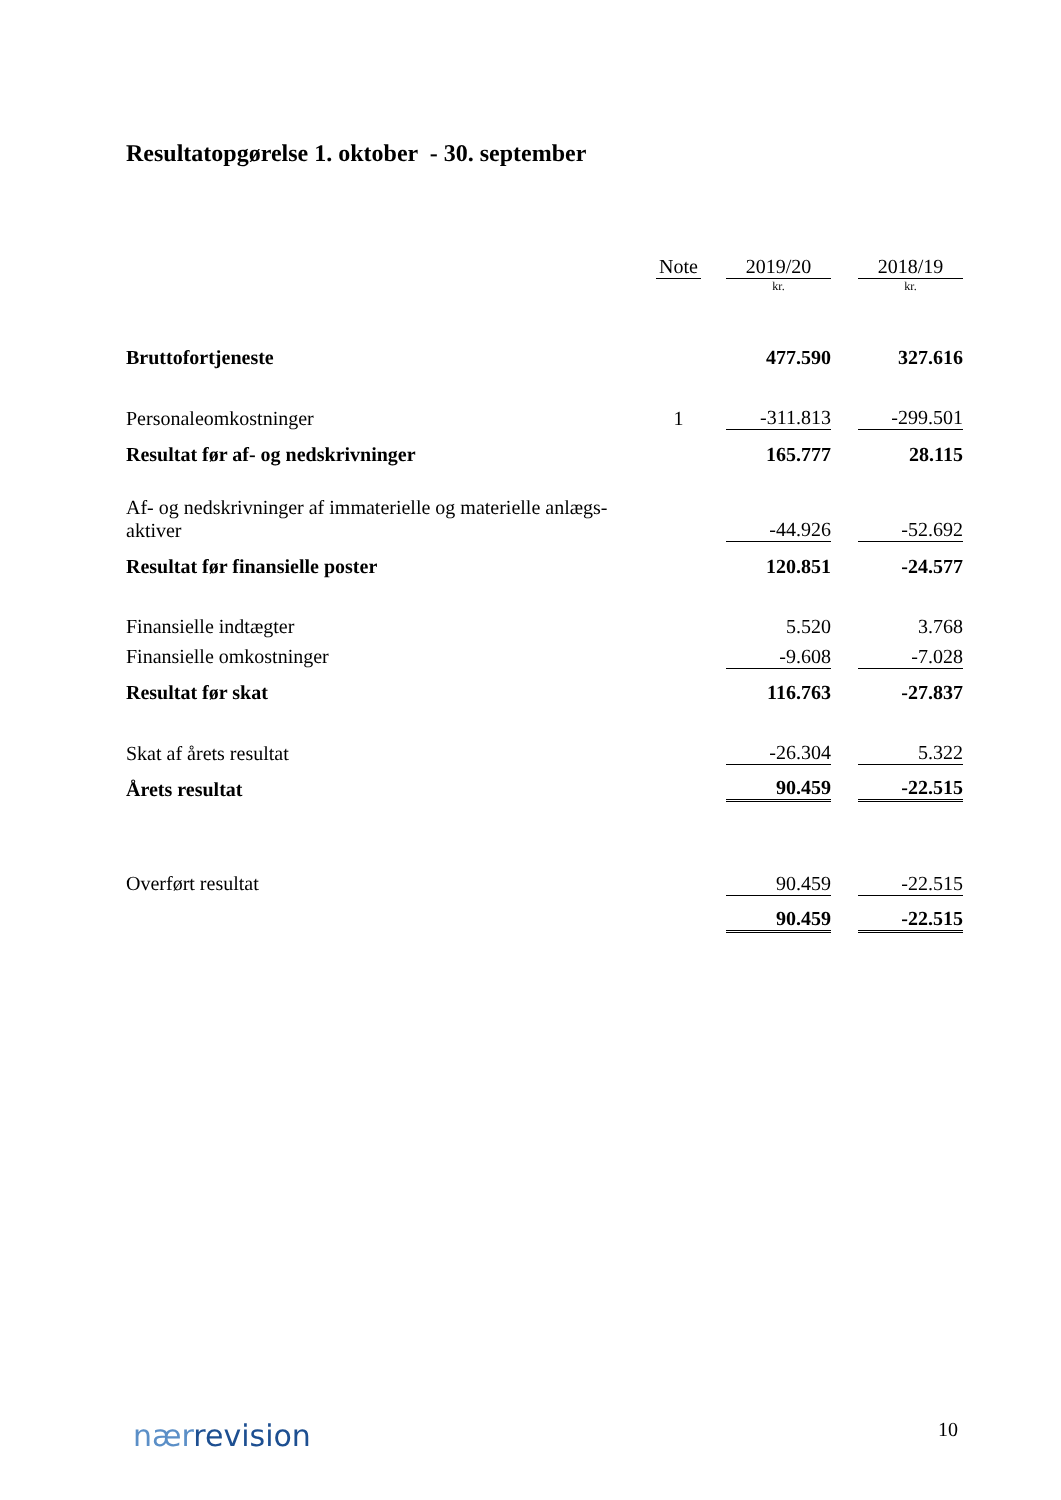Resultatopgørelse 1. oktober - 30. september
| | Note | | 2019/20 | | 2018/19 |
| | | | kr. | | kr. |
| Bruttofortjeneste | | | 477.590 | | 327.616 |
| Personaleomkostninger | 1 | | -311.813 | | -299.501 |
| Resultat før af- og nedskrivninger | | | 165.777 | | 28.115 |
| Af- og nedskrivninger af immaterielle og materielle anlægs- aktiver | | | -44.926 | | -52.692 |
| Resultat før finansielle poster | | | 120.851 | | -24.577 |
| Finansielle indtægter | | | 5.520 | | 3.768 |
| Finansielle omkostninger | | | -9.608 | | -7.028 |
| Resultat før skat | | | 116.763 | | -27.837 |
| Skat af årets resultat | | | -26.304 | | 5.322 |
| Årets resultat | | | 90.459 | | -22.515 |
| Overført resultat | | | 90.459 | | -22.515 |
| | | | 90.459 | | -22.515 |
nærrevision 10